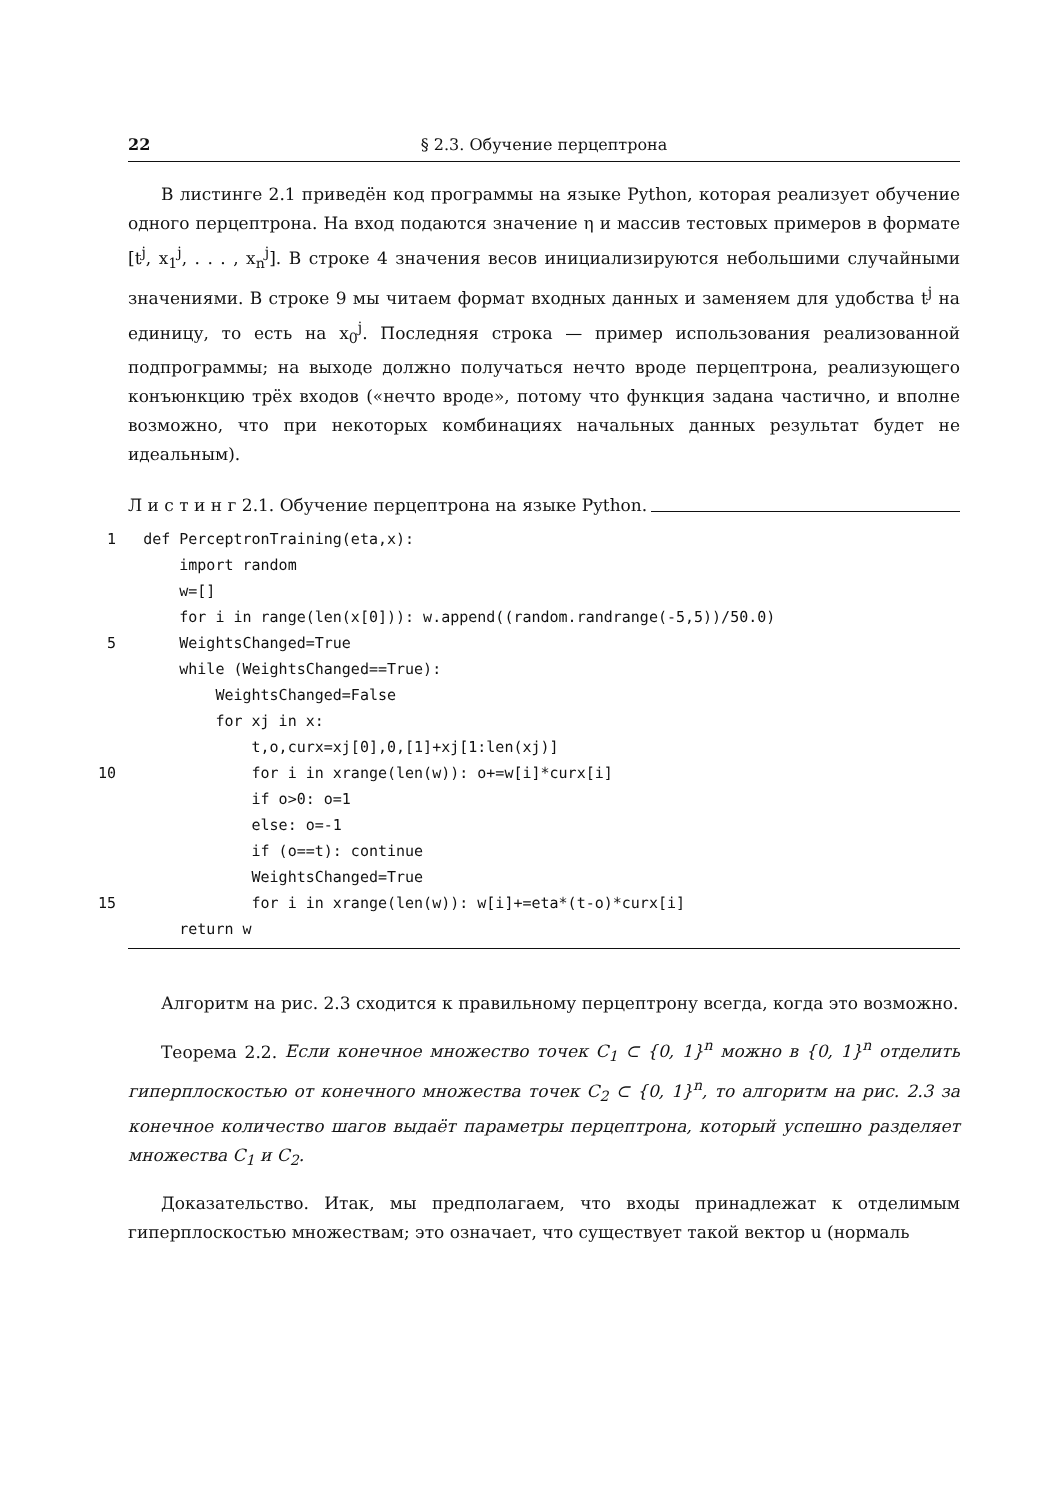22 § 2.3. Обучение перцептрона
В листинге 2.1 приведён код программы на языке Python, которая реализует обучение одного перцептрона. На вход подаются значение η и массив тестовых примеров в формате [t<sup>j</sup>, x<sub>1</sub><sup>j</sup>, . . . , x<sub>n</sub><sup>j</sup>]. В строке 4 значения весов инициализируются небольшими случайными значениями. В строке 9 мы читаем формат входных данных и заменяем для удобства t<sup>j</sup> на единицу, то есть на x<sub>0</sub><sup>j</sup>. Последняя строка — пример использования реализованной подпрограммы; на выходе должно получаться нечто вроде перцептрона, реализующего конъюнкцию трёх входов («нечто вроде», потому что функция задана частично, и вполне возможно, что при некоторых комбинациях начальных данных результат будет не идеальным).
Л и с т и н г 2.1. Обучение перцептрона на языке Python.
 1   def PerceptronTraining(eta,x):
         import random
         w=[]
         for i in range(len(x[0])): w.append((random.randrange(-5,5))/50.0)
 5       WeightsChanged=True
         while (WeightsChanged==True):
             WeightsChanged=False
             for xj in x:
                 t,o,curx=xj[0],0,[1]+xj[1:len(xj)]
10               for i in xrange(len(w)): o+=w[i]*curx[i]
                 if o>0: o=1
                 else: o=-1
                 if (o==t): continue
                 WeightsChanged=True
15               for i in xrange(len(w)): w[i]+=eta*(t-o)*curx[i]
         return w
Алгоритм на рис. 2.3 сходится к правильному перцептрону всегда, когда это возможно.
Теорема 2.2. Если конечное множество точек C<sub>1</sub> ⊂ {0, 1}<sup>n</sup> можно в {0, 1}<sup>n</sup> отделить гиперплоскостью от конечного множества точек C<sub>2</sub> ⊂ {0, 1}<sup>n</sup>, то алгоритм на рис. 2.3 за конечное количество шагов выдаёт параметры перцептрона, который успешно разделяет множества C<sub>1</sub> и C<sub>2</sub>.
Доказательство. Итак, мы предполагаем, что входы принадлежат к отделимым гиперплоскостью множествам; это означает, что существует такой вектор u (нормаль